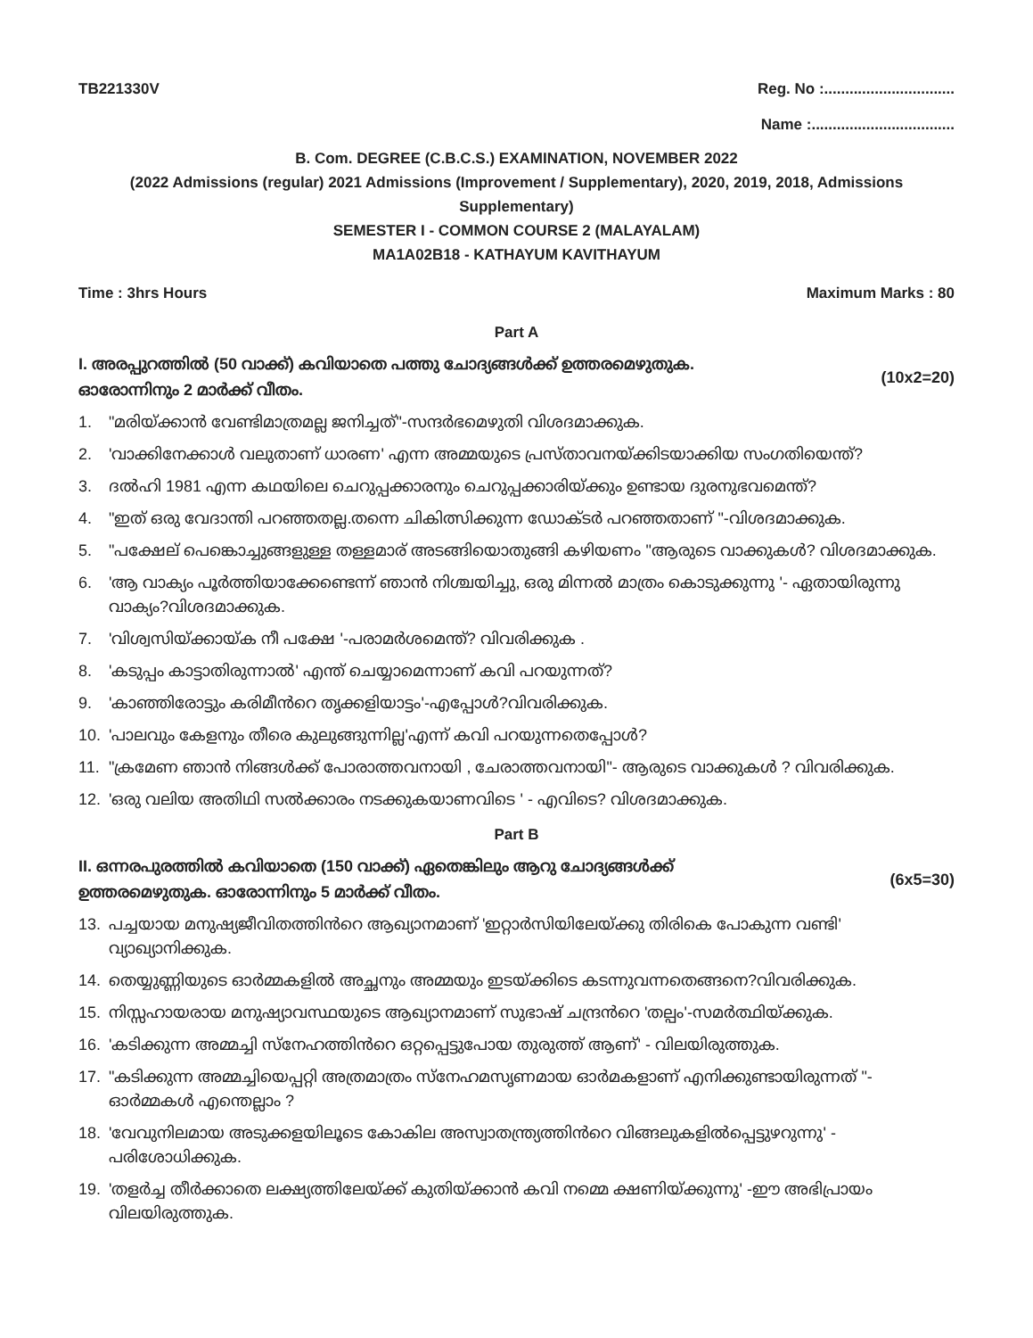TB221330V Reg. No :...............................
Name :..................................
B. Com. DEGREE (C.B.C.S.) EXAMINATION, NOVEMBER 2022
(2022 Admissions (regular) 2021 Admissions (Improvement / Supplementary), 2020, 2019, 2018, Admissions Supplementary)
SEMESTER I - COMMON COURSE 2 (MALAYALAM)
MA1A02B18 - KATHAYUM KAVITHAYUM
Time : 3hrs Hours Maximum Marks : 80
Part A
I. അരപ്പുറത്തിൽ (50 വാക്ക്) കവിയാതെ പത്തു ചോദ്യങ്ങൾക്ക് ഉത്തരമെഴുതുക.
ഓരോന്നിനും 2 മാർക്ക് വീതം. (10x2=20)
1. "മരിയ്ക്കാൻ വേണ്ടിമാത്രമല്ല ജനിച്ചത്"-സന്ദർഭമെഴുതി വിശദമാക്കുക.
2. 'വാക്കിനേക്കാൾ വലുതാണ് ധാരണ' എന്ന അമ്മയുടെ പ്രസ്താവനയ്ക്കിടയാക്കിയ സംഗതിയെന്ത്?
3. ദൽഹി 1981 എന്ന കഥയിലെ ചെറുപ്പക്കാരനും ചെറുപ്പക്കാരിയ്ക്കും ഉണ്ടായ ദുരനുഭവമെന്ത്?
4. "ഇത് ഒരു വേദാന്തി പറഞ്ഞതല്ല.തന്നെ ചികിത്സിക്കുന്ന ഡോക്ടർ പറഞ്ഞതാണ് "-വിശദമാക്കുക.
5. "പക്ഷേല് പെങ്കൊച്ചുങ്ങളുള്ള തള്ളമാര് അടങ്ങിയൊതുങ്ങി കഴിയണം "ആരുടെ വാക്കുകൾ? വിശദമാക്കുക.
6. 'ആ വാക്യം പൂർത്തിയാക്കേണ്ടെന്ന് ഞാൻ നിശ്ചയിച്ചു, ഒരു മിന്നൽ മാത്രം കൊടുക്കുന്നു '- ഏതായിരുന്നു വാക്യം?വിശദമാക്കുക.
7. 'വിശ്വസിയ്ക്കായ്ക നീ പക്ഷേ '-പരാമർശമെന്ത്? വിവരിക്കുക .
8. 'കടുപ്പം കാട്ടാതിരുന്നാൽ' എന്ത് ചെയ്യാമെന്നാണ് കവി പറയുന്നത്?
9. 'കാഞ്ഞിരോട്ടും കരിമീൻറെ തൃക്കളിയാട്ടം'-എപ്പോൾ?വിവരിക്കുക.
10. 'പാലവും കേളനും തീരെ കുലുങ്ങുന്നില്ല'എന്ന് കവി പറയുന്നതെപ്പോൾ?
11. "ക്രമേണ ഞാൻ നിങ്ങൾക്ക് പോരാത്തവനായി , ചേരാത്തവനായി"- ആരുടെ വാക്കുകൾ ? വിവരിക്കുക.
12. 'ഒരു വലിയ അതിഥി സൽക്കാരം നടക്കുകയാണവിടെ ' - എവിടെ? വിശദമാക്കുക.
Part B
II. ഒന്നരപുരത്തിൽ കവിയാതെ (150 വാക്ക്) ഏതെങ്കിലും ആറു ചോദ്യങ്ങൾക്ക്
ഉത്തരമെഴുതുക. ഓരോന്നിനും 5 മാർക്ക് വീതം. (6x5=30)
13. പച്ചയായ മനുഷ്യജീവിതത്തിൻറെ ആഖ്യാനമാണ് 'ഇറ്റാർസിയിലേയ്ക്കു തിരികെ പോകുന്ന വണ്ടി' വ്യാഖ്യാനിക്കുക.
14. തെയ്യുണ്ണിയുടെ ഓർമ്മകളിൽ അച്ഛനും അമ്മയും ഇടയ്ക്കിടെ കടന്നുവന്നതെങ്ങനെ?വിവരിക്കുക.
15. നിസ്സഹായരായ മനുഷ്യാവസ്ഥയുടെ ആഖ്യാനമാണ് സുഭാഷ് ചന്ദ്രൻറെ 'തല്പം'-സമർത്ഥിയ്ക്കുക.
16. 'കടിക്കുന്ന അമ്മച്ചി സ്നേഹത്തിൻറെ ഒറ്റപ്പെട്ടുപോയ തുരുത്ത് ആണ്' - വിലയിരുത്തുക.
17. "കടിക്കുന്ന അമ്മച്ചിയെപ്പറ്റി അത്രമാത്രം സ്നേഹമസൃണമായ ഓർമകളാണ് എനിക്കുണ്ടായിരുന്നത് "- ഓർമ്മകൾ എന്തെല്ലാം ?
18. 'വേവുനിലമായ അടുക്കളയിലൂടെ കോകില അസ്വാതന്ത്ര്യത്തിൻറെ വിങ്ങലുകളിൽപ്പെട്ടുഴറുന്നു' - പരിശോധിക്കുക.
19. 'തളർച്ച തീർക്കാതെ ലക്ഷ്യത്തിലേയ്ക്ക് കുതിയ്ക്കാൻ കവി നമ്മെ ക്ഷണിയ്ക്കുന്നു' -ഈ അഭിപ്രായം വിലയിരുത്തുക.